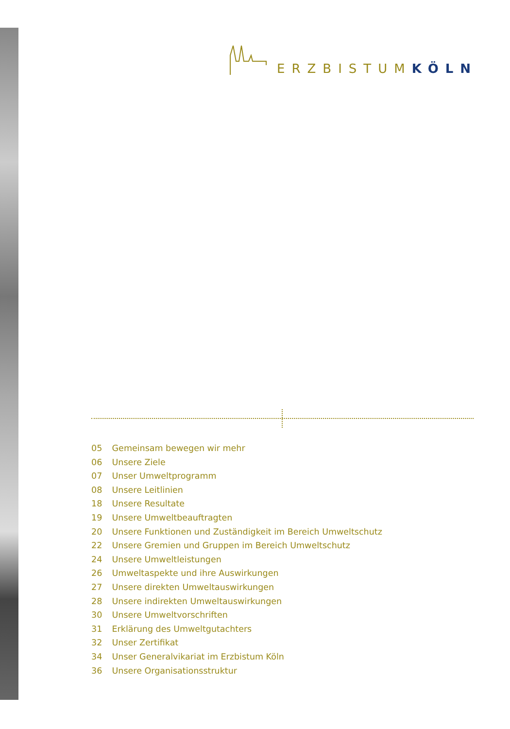ERZBISTUMKÖLN
05 Gemeinsam bewegen wir mehr
06 Unsere Ziele
07 Unser Umweltprogramm
08 Unsere Leitlinien
18 Unsere Resultate
19 Unsere Umweltbeauftragten
20 Unsere Funktionen und Zuständigkeit im Bereich Umweltschutz
22 Unsere Gremien und Gruppen im Bereich Umweltschutz
24 Unsere Umweltleistungen
26 Umweltaspekte und ihre Auswirkungen
27 Unsere direkten Umweltauswirkungen
28 Unsere indirekten Umweltauswirkungen
30 Unsere Umweltvorschriften
31 Erklärung des Umweltgutachters
32 Unser Zertifikat
34 Unser Generalvikariat im Erzbistum Köln
36 Unsere Organisationsstruktur